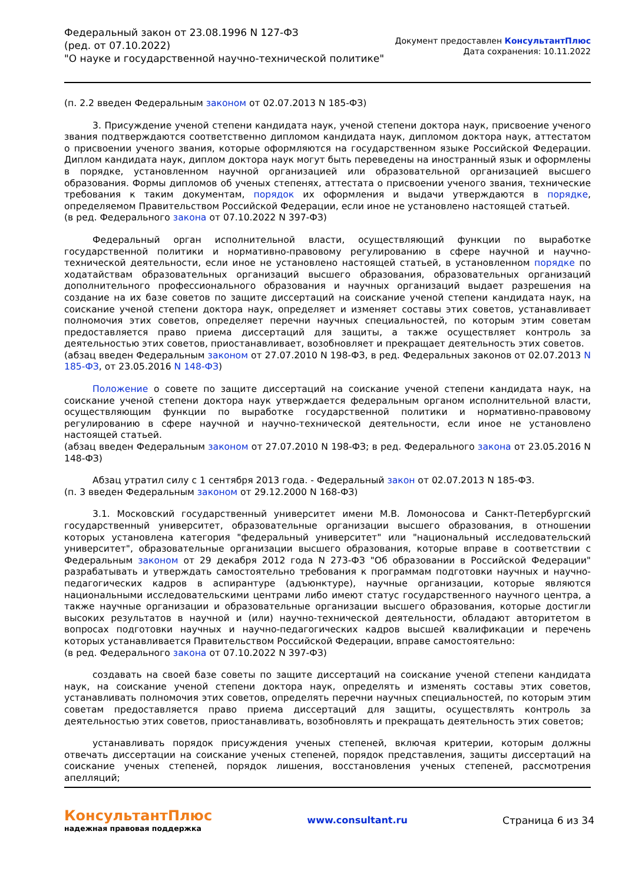Федеральный закон от 23.08.1996 N 127-ФЗ
(ред. от 07.10.2022)
"О науке и государственной научно-технической политике"
Документ предоставлен КонсультантПлюс
Дата сохранения: 10.11.2022
(п. 2.2 введен Федеральным законом от 02.07.2013 N 185-ФЗ)
3. Присуждение ученой степени кандидата наук, ученой степени доктора наук, присвоение ученого звания подтверждаются соответственно дипломом кандидата наук, дипломом доктора наук, аттестатом о присвоении ученого звания, которые оформляются на государственном языке Российской Федерации. Диплом кандидата наук, диплом доктора наук могут быть переведены на иностранный язык и оформлены в порядке, установленном научной организацией или образовательной организацией высшего образования. Формы дипломов об ученых степенях, аттестата о присвоении ученого звания, технические требования к таким документам, порядок их оформления и выдачи утверждаются в порядке, определяемом Правительством Российской Федерации, если иное не установлено настоящей статьей.
(в ред. Федерального закона от 07.10.2022 N 397-ФЗ)
Федеральный орган исполнительной власти, осуществляющий функции по выработке государственной политики и нормативно-правовому регулированию в сфере научной и научно-технической деятельности, если иное не установлено настоящей статьей, в установленном порядке по ходатайствам образовательных организаций высшего образования, образовательных организаций дополнительного профессионального образования и научных организаций выдает разрешения на создание на их базе советов по защите диссертаций на соискание ученой степени кандидата наук, на соискание ученой степени доктора наук, определяет и изменяет составы этих советов, устанавливает полномочия этих советов, определяет перечни научных специальностей, по которым этим советам предоставляется право приема диссертаций для защиты, а также осуществляет контроль за деятельностью этих советов, приостанавливает, возобновляет и прекращает деятельность этих советов.
(абзац введен Федеральным законом от 27.07.2010 N 198-ФЗ, в ред. Федеральных законов от 02.07.2013 N 185-ФЗ, от 23.05.2016 N 148-ФЗ)
Положение о совете по защите диссертаций на соискание ученой степени кандидата наук, на соискание ученой степени доктора наук утверждается федеральным органом исполнительной власти, осуществляющим функции по выработке государственной политики и нормативно-правовому регулированию в сфере научной и научно-технической деятельности, если иное не установлено настоящей статьей.
(абзац введен Федеральным законом от 27.07.2010 N 198-ФЗ; в ред. Федерального закона от 23.05.2016 N 148-ФЗ)
Абзац утратил силу с 1 сентября 2013 года. - Федеральный закон от 02.07.2013 N 185-ФЗ.
(п. 3 введен Федеральным законом от 29.12.2000 N 168-ФЗ)
3.1. Московский государственный университет имени М.В. Ломоносова и Санкт-Петербургский государственный университет, образовательные организации высшего образования, в отношении которых установлена категория "федеральный университет" или "национальный исследовательский университет", образовательные организации высшего образования, которые вправе в соответствии с Федеральным законом от 29 декабря 2012 года N 273-ФЗ "Об образовании в Российской Федерации" разрабатывать и утверждать самостоятельно требования к программам подготовки научных и научно-педагогических кадров в аспирантуре (адъюнктуре), научные организации, которые являются национальными исследовательскими центрами либо имеют статус государственного научного центра, а также научные организации и образовательные организации высшего образования, которые достигли высоких результатов в научной и (или) научно-технической деятельности, обладают авторитетом в вопросах подготовки научных и научно-педагогических кадров высшей квалификации и перечень которых устанавливается Правительством Российской Федерации, вправе самостоятельно:
(в ред. Федерального закона от 07.10.2022 N 397-ФЗ)
создавать на своей базе советы по защите диссертаций на соискание ученой степени кандидата наук, на соискание ученой степени доктора наук, определять и изменять составы этих советов, устанавливать полномочия этих советов, определять перечни научных специальностей, по которым этим советам предоставляется право приема диссертаций для защиты, осуществлять контроль за деятельностью этих советов, приостанавливать, возобновлять и прекращать деятельность этих советов;
устанавливать порядок присуждения ученых степеней, включая критерии, которым должны отвечать диссертации на соискание ученых степеней, порядок представления, защиты диссертаций на соискание ученых степеней, порядок лишения, восстановления ученых степеней, рассмотрения апелляций;
КонсультантПлюс
надежная правовая поддержка
www.consultant.ru Страница 6 из 34